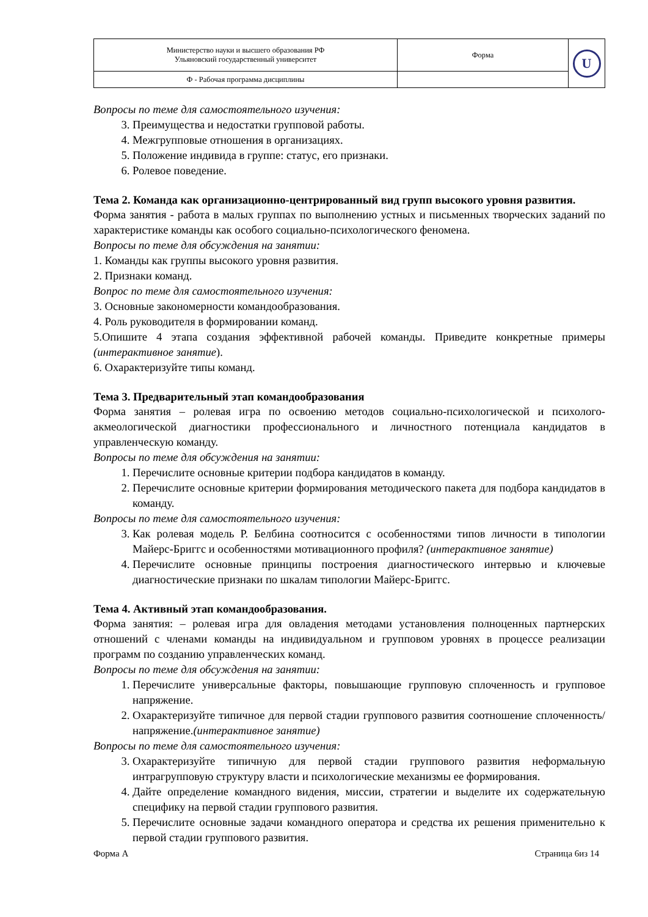| Министерство науки и высшего образования РФ Ульяновский государственный университет | Форма | U |
| Ф - Рабочая программа дисциплины | | |
Вопросы по теме для самостоятельного изучения:
3. Преимущества и недостатки групповой работы.
4. Межгрупповые отношения в организациях.
5. Положение индивида в группе: статус, его признаки.
6. Ролевое поведение.
Тема 2. Команда как организационно-центрированный вид групп высокого уровня развития.
Форма занятия - работа в малых группах по выполнению устных и письменных творческих заданий по характеристике команды как особого социально-психологического феномена.
Вопросы по теме для обсуждения на занятии:
1. Команды как группы высокого уровня развития.
2. Признаки команд.
Вопрос по теме для самостоятельного изучения:
3. Основные закономерности командообразования.
4. Роль руководителя в формировании команд.
5.Опишите 4 этапа создания эффективной рабочей команды. Приведите конкретные примеры (интерактивное занятие).
6. Охарактеризуйте типы команд.
Тема 3. Предварительный этап командообразования
Форма занятия – ролевая игра по освоению методов социально-психологической и психолого-акмеологической диагностики профессионального и личностного потенциала кандидатов в управленческую команду.
Вопросы по теме для обсуждения на занятии:
1. Перечислите основные критерии подбора кандидатов в команду.
2. Перечислите основные критерии формирования методического пакета для подбора кандидатов в команду.
Вопросы по теме для самостоятельного изучения:
3. Как ролевая модель Р. Белбина соотносится с особенностями типов личности в типологии Майерс-Бриггс и особенностями мотивационного профиля? (интерактивное занятие)
4. Перечислите основные принципы построения диагностического интервью и ключевые диагностические признаки по шкалам типологии Майерс-Бриггс.
Тема 4. Активный этап командообразования.
Форма занятия: – ролевая игра для овладения методами установления полноценных партнерских отношений с членами команды на индивидуальном и групповом уровнях в процессе реализации программ по созданию управленческих команд.
Вопросы по теме для обсуждения на занятии:
1. Перечислите универсальные факторы, повышающие групповую сплоченность и групповое напряжение.
2. Охарактеризуйте типичное для первой стадии группового развития соотношение сплоченность/напряжение.(интерактивное занятие)
Вопросы по теме для самостоятельного изучения:
3. Охарактеризуйте типичную для первой стадии группового развития неформальную интрагрупповую структуру власти и психологические механизмы ее формирования.
4. Дайте определение командного видения, миссии, стратегии и выделите их содержательную специфику на первой стадии группового развития.
5. Перечислите основные задачи командного оператора и средства их решения применительно к первой стадии группового развития.
Форма А Страница 6из 14